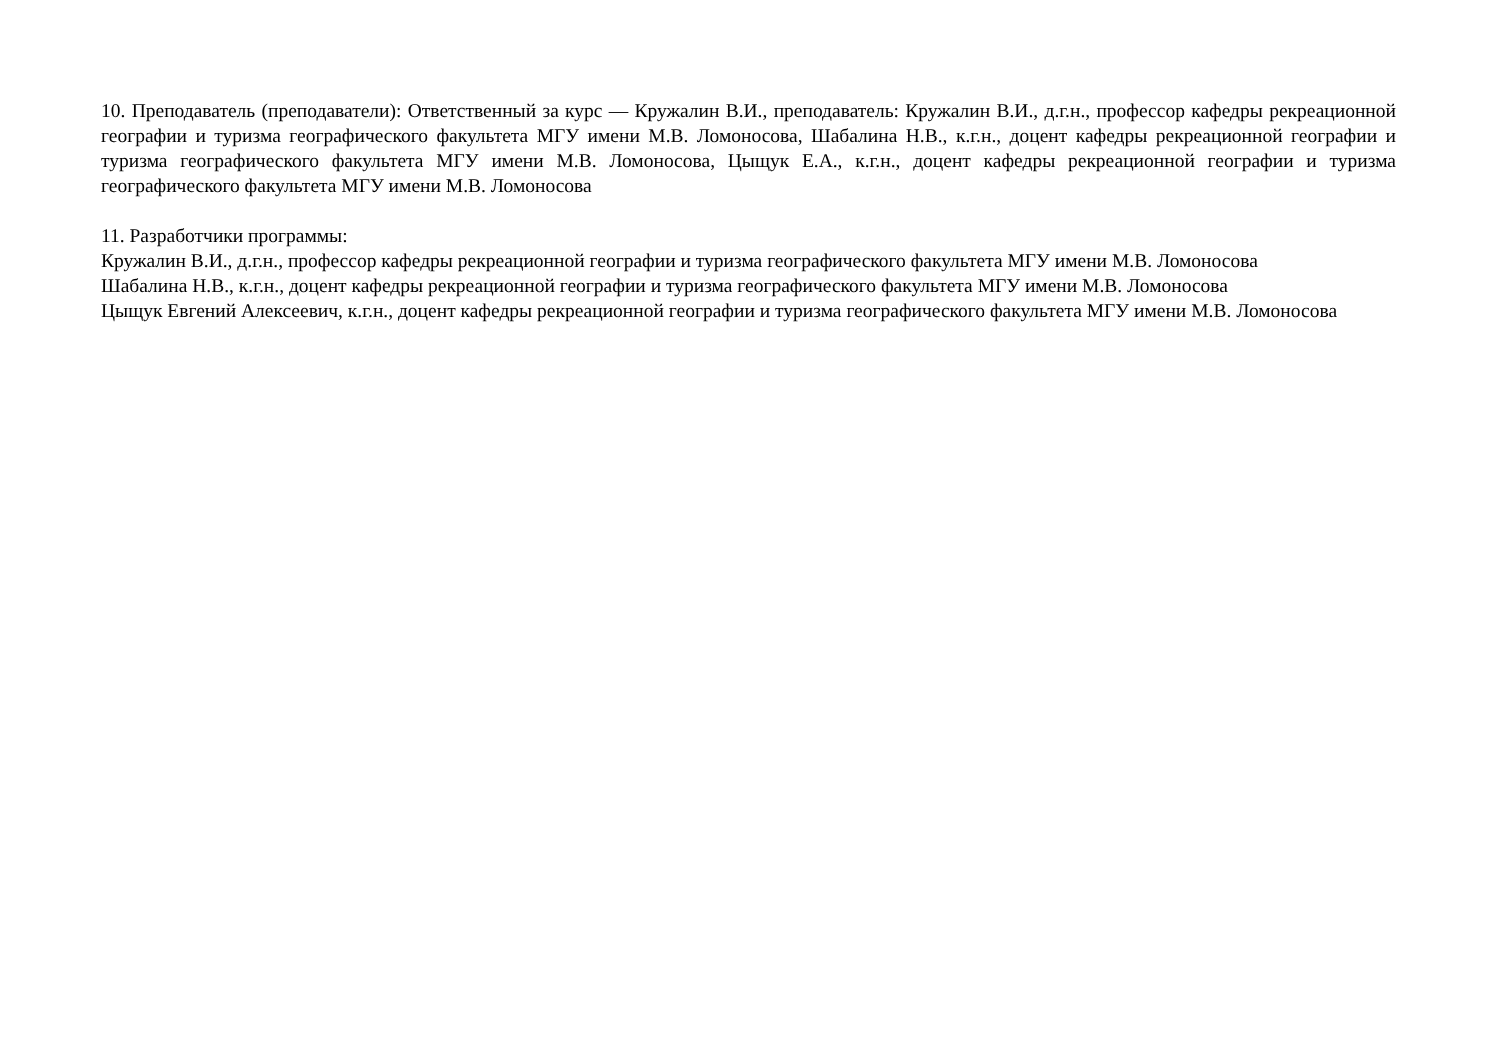10. Преподаватель (преподаватели): Ответственный за курс — Кружалин В.И., преподаватель: Кружалин В.И., д.г.н., профессор кафедры рекреационной географии и туризма географического факультета МГУ имени М.В. Ломоносова, Шабалина Н.В., к.г.н., доцент кафедры рекреационной географии и туризма географического факультета МГУ имени М.В. Ломоносова, Цыщук Е.А., к.г.н., доцент кафедры рекреационной географии и туризма географического факультета МГУ имени М.В. Ломоносова
11. Разработчики программы:
Кружалин В.И., д.г.н., профессор кафедры рекреационной географии и туризма географического факультета МГУ имени М.В. Ломоносова
Шабалина Н.В., к.г.н., доцент кафедры рекреационной географии и туризма географического факультета МГУ имени М.В. Ломоносова
Цыщук Евгений Алексеевич, к.г.н., доцент кафедры рекреационной географии и туризма географического факультета МГУ имени М.В. Ломоносова